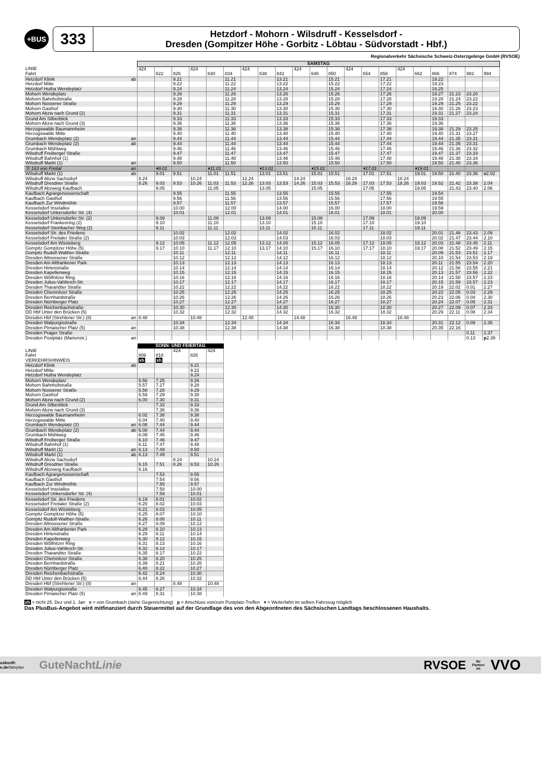+BUS
333
Hetzdorf - Mohorn - Wilsdruff - Kesselsdorf -
Dresden (Gompitzer Höhe - Gorbitz - Löbtau - Südvorstadt - Hbf.)
Regionalverkehr Sächsische Schweiz-Osterzgebirge GmbH (RVSOE)
| | | SAMSTAG | | | | | | | | | | | | | | | | | | | | |
| LINIE | | 424 | | | 424 | | | 424 | | | 424 | | | 424 | | | 424 | | | | | |
| Fahrt | | | 622 | 826 | | 630 | 834 | | 638 | 842 | | 646 | 850 | | 654 | 858 | | 662 | 866 | 874 | 982 | 994 |
| Hetzdorf Klinik | ab | | | 9.21 | | | 11.21 | | | 13.21 | | | 15.21 | | | 17.21 | | | 19.22 | | | |
| Hetzdorf Mitte | | | | 9.22 | | | 11.22 | | | 13.22 | | | 15.22 | | | 17.22 | | | 19.23 | | | |
| Hetzdorf Hutha Wendeplatz | | | | 9.24 | | | 11.24 | | | 13.24 | | | 15.24 | | | 17.24 | | | 19.25 | | | |
| Mohorn Wendeplatz | | | | 9.26 | | | 11.26 | | | 13.26 | | | 15.26 | | | 17.26 | | | 19.27 | 21.23 | 23.20 | |
| Mohorn Bahnhofstraße | | | | 9.28 | | | 11.28 | | | 13.28 | | | 15.28 | | | 17.28 | | | 19.28 | 21.24 | 23.22 | |
| Mohorn Nossener Straße | | | | 9.29 | | | 11.29 | | | 13.29 | | | 15.29 | | | 17.29 | | | 19.29 | 21.25 | 23.22 | |
| Mohorn Gasthof | | | | 9.30 | | | 11.30 | | | 13.30 | | | 15.30 | | | 17.30 | | | 19.30 | 21.26 | 23.23 | |
| Mohorn Abzw nach Grund (2) | | | | 9.31 | | | 11.31 | | | 13.31 | | | 15.31 | | | 17.31 | | | 19.31 | 21.27 | 23.24 | |
| Grund Am Silberblick | | | | 9.33 | | | 11.33 | | | 13.33 | | | 15.33 | | | 17.33 | | | 19.33 | | | |
| Mohorn Abzw nach Grund (3) | | | | 9.36 | | | 11.36 | | | 13.36 | | | 15.36 | | | 17.36 | | | 19.36 | | | |
| Herzogswalde Baumannheim | | | | 9.38 | | | 11.38 | | | 13.38 | | | 15.38 | | | 17.38 | | | 19.38 | 21.29 | 23.25 | |
| Herzogswalde Mitte | | | | 9.40 | | | 11.40 | | | 13.40 | | | 15.40 | | | 17.40 | | | 19.40 | 21.31 | 23.27 | |
| Grumbach Wendeplatz (2) | an | | | 9.44 | | | 11.44 | | | 13.44 | | | 15.44 | | | 17.44 | | | 19.44 | 21.35 | 23.31 | |
| Grumbach Wendeplatz (2) | ab | | | 9.44 | | | 11.44 | | | 13.44 | | | 15.44 | | | 17.44 | | | 19.44 | 21.35 | 23.31 | |
| Grumbach Mühlweg | | | | 9.46 | | | 11.46 | | | 13.46 | | | 15.46 | | | 17.46 | | | 19.46 | 21.36 | 23.32 | |
| Wilsdruff Freiberger Straße | | | | 9.47 | | | 11.47 | | | 13.47 | | | 15.47 | | | 17.47 | | | 19.47 | 21.37 | 23.33 | |
| Wilsdruff Bahnhof (1) | | | | 9.48 | | | 11.48 | | | 13.48 | | | 15.48 | | | 17.48 | | | 19.48 | 21.38 | 23.34 | |
| Wilsdruff Markt (1) | an | | | 9.50 | | | 11.50 | | | 13.50 | | | 15.50 | | | 17.50 | | | 19.50 | 21.40 | 23.36 | |
| Ⓢ 163 von Freital | an | | ▾9.01 | | | ▾11.01 | | | ▾13.01 | | | ▾15.01 | | | ▾17.01 | | | ▾19.01 | | | | |
| Wilsdruff Markt (1) | ab | | 9.01 | 9.51 | | 11.01 | 11.51 | | 13.01 | 13.51 | | 15.01 | 15.51 | | 17.01 | 17.51 | | 19.01 | 19.50 | 21.40 | 23.36 | v 2.02 |
| Wilsdruff Abzw Sachsdorf | | 8.24 | | | 10.24 | | | 12.24 | | | 14.24 | | | 16.24 | | | 18.24 | | | | | |
| Wilsdruff Dresdner Straße | | 8.26 | 9.03 | 9.53 | 10.26 | 11.03 | 11.53 | 12.26 | 13.03 | 13.53 | 14.26 | 15.03 | 15.53 | 16.26 | 17.03 | 17.53 | 18.26 | 19.03 | 19.52 | 21.42 | 23.38 | 2.04 |
| Wilsdruff Abzweig Kaufbach | | | 9.05 | | | 11.05 | | | 13.05 | | | 15.05 | | | 17.05 | | | 19.05 | | 21.43 | 23.40 | 2.06 |
| Kaufbach Agrargenossenschaft | | | | 9.55 | | | 11.55 | | | 13.55 | | | 15.55 | | | 17.55 | | | 19.54 | | | |
| Kaufbach Gasthof | | | | 9.56 | | | 11.56 | | | 13.56 | | | 15.56 | | | 17.56 | | | 19.55 | | | |
| Kaufbach Zur Windmühle | | | | 9.57 | | | 11.57 | | | 13.57 | | | 15.57 | | | 17.57 | | | 19.56 | | | |
| Kesselsdorf Inselallee | | | | 10.00 | | | 12.00 | | | 14.00 | | | 16.00 | | | 18.00 | | | 19.59 | | | |
| Kesselsdorf Unkersdorfer Str. (4) | | | | 10.01 | | | 12.01 | | | 14.01 | | | 16.01 | | | 18.01 | | | 20.00 | | | |
| Kesselsdorf Unkersdorfer Str. (2) | | | 9.09 | | | 11.09 | | | 13.09 | | | 15.09 | | | 17.09 | | | 19.09 | | | | |
| Kesselsdorf Frankenring (2) | | | 9.10 | | | 11.10 | | | 13.10 | | | 15.10 | | | 17.10 | | | 19.10 | | | | |
| Kesselsdorf Steinbacher Weg (2) | | | 9.11 | | | 11.11 | | | 13.11 | | | 15.11 | | | 17.11 | | | 19.11 | | | | |
| Kesselsdorf Str. des Friedens | | | | 10.02 | | | 12.02 | | | 14.02 | | | 16.02 | | | 18.02 | | | 20.01 | 21.46 | 23.43 | 2.09 |
| Kesselsdorf Freitaler Straße (2) | | | | 10.03 | | | 12.03 | | | 14.03 | | | 16.03 | | | 18.03 | | | 20.02 | 21.47 | 23.44 | 2.10 |
| Kesselsdorf Am Wüsteberg | | | 9.12 | 10.05 | | 11.12 | 12.05 | | 13.12 | 14.05 | | 15.12 | 16.05 | | 17.12 | 18.05 | | 19.12 | 20.03 | 21.48 | 23.45 | 2.11 |
| Gompitz Gompitzer Höhe (5) | | | 9.17 | 10.10 | | 11.17 | 12.10 | | 13.17 | 14.10 | | 15.17 | 16.10 | | 17.17 | 18.10 | | 19.17 | 20.08 | 21.52 | 23.49 | 2.15 |
| Gompitz Rudolf-Walther-Straße | | | | 10.11 | | | 12.11 | | | 14.11 | | | 16.11 | | | 18.11 | | | 20.09 | 21.53 | 23.51 | 2.17 |
| Dresden Altnossener Straße | | | | 10.12 | | | 12.12 | | | 14.12 | | | 16.12 | | | 18.12 | | | 20.10 | 21.54 | 23.53 | 2.19 |
| Dresden Am Altfrankener Park | | | | 10.13 | | | 12.13 | | | 14.13 | | | 16.13 | | | 18.13 | | | 20.11 | 21.55 | 23.54 | 2.20 |
| Dresden Hirtenstraße | | | | 10.14 | | | 12.14 | | | 14.14 | | | 16.14 | | | 18.14 | | | 20.12 | 21.56 | 23.55 | 2.21 |
| Dresden Kapellenweg | | | | 10.15 | | | 12.15 | | | 14.15 | | | 16.15 | | | 18.15 | | | 20.13 | 21.57 | 23.56 | 2.22 |
| Dresden Wölfnitzer Ring | | | | 10.16 | | | 12.16 | | | 14.16 | | | 16.16 | | | 18.16 | | | 20.14 | 21.58 | 23.57 | 2.23 |
| Dresden Julius-Vahlteich-Str. | | | | 10.17 | | | 12.17 | | | 14.17 | | | 16.17 | | | 18.17 | | | 20.15 | 21.59 | 23.57 | 2.23 |
| Dresden Tharandter Straße | | | | 10.22 | | | 12.22 | | | 14.22 | | | 16.22 | | | 18.22 | | | 20.19 | 22.02 | 0.01 | 2.27 |
| Dresden Chemnitzer Straße | | | | 10.25 | | | 12.25 | | | 14.25 | | | 16.25 | | | 18.25 | | | 20.22 | 22.05 | 0.03 | 2.29 |
| Dresden Bernhardstraße | | | | 10.26 | | | 12.26 | | | 14.26 | | | 16.26 | | | 18.26 | | | 20.23 | 22.06 | 0.04 | 2.30 |
| Dresden Nürnberger Platz | | | | 10.27 | | | 12.27 | | | 14.27 | | | 16.27 | | | 18.27 | | | 20.24 | 22.07 | 0.05 | 2.31 |
| Dresden Reichenbachstraße | | | | 10.30 | | | 12.30 | | | 14.30 | | | 16.30 | | | 18.30 | | | 20.27 | 22.09 | 0.07 | 2.33 |
| DD Hbf Unter den Brücken (5) | | | | 10.32 | | | 12.32 | | | 14.32 | | | 16.32 | | | 18.32 | | | 20.29 | 22.11 | 0.08 | 2.34 |
| Dresden Hbf (Strehlener Str.) (8) | an | 8.48 | | | 10.48 | | | 12.48 | | | 14.48 | | | 16.48 | | | 18.48 | | | | | |
| Dresden Walpurgisstraße | | | | 10.34 | | | 12.34 | | | 14.34 | | | 16.34 | | | 18.34 | | | 20.31 | 22.12 | 0.09 | 2.35 |
| Dresden Pirnaischer Platz (5) | an | | | 10.38 | | | 12.38 | | | 14.38 | | | 16.38 | | | 18.38 | | | 20.35 | 22.16 | | |
| Dresden Prager Straße | | | | | | | | | | | | | | | | | | | | | 0.11 | 2.37 |
| Dresden Postplatz (Marienstr.) | an | | | | | | | | | | | | | | | | | | | | 0.13 | p 2.39 |
| | | SONN- UND FEIERTAG | | | | |
| LINIE | | | | 424 | | 424 |
| Fahrt | | 806 | 818 | | 826 | |
| VERKEHRSHINWEIS | | xh | xh | | | |
| Hetzdorf Klinik | ab | | | | 9.21 | |
| Hetzdorf Mitte | | | | | 9.22 | |
| Hetzdorf Hutha Wendeplatz | | | | | 9.24 | |
| Mohorn Wendeplatz | | 5.56 | 7.25 | | 9.26 | |
| Mohorn Bahnhofstraße | | 5.57 | 7.27 | | 9.28 | |
| Mohorn Nossener Straße | | 5.58 | 7.28 | | 9.29 | |
| Mohorn Gasthof | | 5.59 | 7.29 | | 9.30 | |
| Mohorn Abzw nach Grund (2) | | 6.00 | 7.30 | | 9.31 | |
| Grund Am Silberblick | | | 7.33 | | 9.33 | |
| Mohorn Abzw nach Grund (3) | | | 7.36 | | 9.36 | |
| Herzogswalde Baumannheim | | 6.02 | 7.38 | | 9.38 | |
| Herzogswalde Mitte | | 6.04 | 7.40 | | 9.40 | |
| Grumbach Wendeplatz (2) | an | 6.08 | 7.44 | | 9.44 | |
| Grumbach Wendeplatz (2) | ab | 6.08 | 7.44 | | 9.44 | |
| Grumbach Mühlweg | | 6.09 | 7.45 | | 9.46 | |
| Wilsdruff Freiberger Straße | | 6.10 | 7.46 | | 9.47 | |
| Wilsdruff Bahnhof (1) | | 6.11 | 7.47 | | 9.48 | |
| Wilsdruff Markt (1) | an | 6.13 | 7.49 | | 9.50 | |
| Wilsdruff Markt (1) | ab | 6.13 | 7.49 | | 9.51 | |
| Wilsdruff Abzw Sachsdorf | | | | 8.24 | | 10.24 |
| Wilsdruff Dresdner Straße | | 6.15 | 7.51 | 8.26 | 9.53 | 10.26 |
| Wilsdruff Abzweig Kaufbach | | 6.16 | | | | |
| Kaufbach Agrargenossenschaft | | | 7.53 | | 9.55 | |
| Kaufbach Gasthof | | | 7.54 | | 9.56 | |
| Kaufbach Zur Windmühle | | | 7.55 | | 9.57 | |
| Kesselsdorf Inselallee | | | 7.58 | | 10.00 | |
| Kesselsdorf Unkersdorfer Str. (4) | | | 7.59 | | 10.01 | |
| Kesselsdorf Str. des Friedens | | 6.19 | 8.01 | | 10.02 | |
| Kesselsdorf Freitaler Straße (2) | | 6.20 | 8.02 | | 10.03 | |
| Kesselsdorf Am Wüsteberg | | 6.21 | 8.03 | | 10.05 | |
| Gompitz Gompitzer Höhe (5) | | 6.25 | 8.07 | | 10.10 | |
| Gompitz Rudolf-Walther-Straße | | 6.26 | 8.08 | | 10.11 | |
| Dresden Altnossener Straße | | 6.27 | 8.09 | | 10.12 | |
| Dresden Am Altfrankener Park | | 6.28 | 8.10 | | 10.13 | |
| Dresden Hirtenstraße | | 6.29 | 8.11 | | 10.14 | |
| Dresden Kapellenweg | | 6.30 | 8.12 | | 10.15 | |
| Dresden Wölfnitzer Ring | | 6.31 | 8.13 | | 10.16 | |
| Dresden Julius-Vahlteich-Str. | | 6.32 | 8.14 | | 10.17 | |
| Dresden Tharandter Straße | | 6.35 | 8.17 | | 10.22 | |
| Dresden Chemnitzer Straße | | 6.38 | 8.20 | | 10.25 | |
| Dresden Bernhardstraße | | 6.39 | 8.21 | | 10.26 | |
| Dresden Nürnberger Platz | | 6.40 | 8.22 | | 10.27 | |
| Dresden Reichenbachstraße | | 6.42 | 8.24 | | 10.30 | |
| DD Hbf Unter den Brücken (5) | | 6.44 | 8.26 | | 10.32 | |
| Dresden Hbf (Strehlener Str.) (8) | an | | | 8.48 | | 10.48 |
| Dresden Walpurgisstraße | | 6.45 | 8.27 | | 10.34 | |
| Dresden Pirnaischer Platz (5) | an | 6.49 | 8.31 | | 10.38 | |
xh = nicht 25. Dez und 1. Jan v = von Grumbach (siehe Gegenrichtung) p = Anschluss von/zum Postplatz-Treffen ▾ = Weiterfahrt im selben Fahrzeug möglich
Das PlusBus-Angebot wird mitfinanziert durch Steuermittel auf der Grundlage des von den Abgeordneten des Sächsischen Landtags beschlossenen Haushalts.
uskunft:
e.de/fahrplan
GuteNachtLinie
RVSOE Ihr
Partner
im VVO